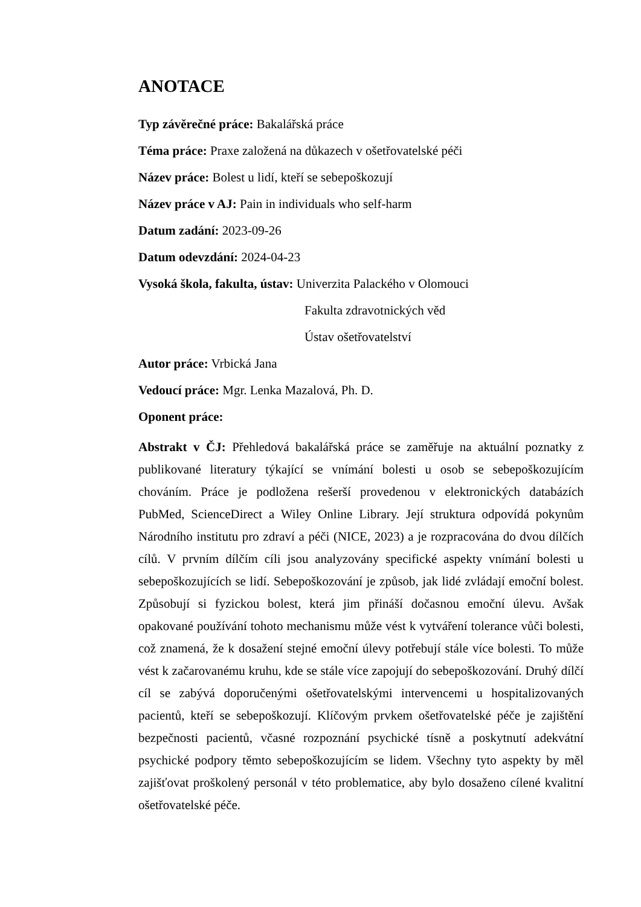ANOTACE
Typ závěrečné práce: Bakalářská práce
Téma práce: Praxe založená na důkazech v ošetřovatelské péči
Název práce: Bolest u lidí, kteří se sebepoškozují
Název práce v AJ: Pain in individuals who self-harm
Datum zadání: 2023-09-26
Datum odevzdání: 2024-04-23
Vysoká škola, fakulta, ústav: Univerzita Palackého v Olomouci
Fakulta zdravotnických věd
Ústav ošetřovatelství
Autor práce: Vrbická Jana
Vedoucí práce: Mgr. Lenka Mazalová, Ph. D.
Oponent práce:
Abstrakt v ČJ: Přehledová bakalářská práce se zaměřuje na aktuální poznatky z publikované literatury týkající se vnímání bolesti u osob se sebepoškozujícím chováním. Práce je podložena rešerší provedenou v elektronických databázích PubMed, ScienceDirect a Wiley Online Library. Její struktura odpovídá pokynům Národního institutu pro zdraví a péči (NICE, 2023) a je rozpracována do dvou dílčích cílů. V prvním dílčím cíli jsou analyzovány specifické aspekty vnímání bolesti u sebepoškozujících se lidí. Sebepoškozování je způsob, jak lidé zvládají emoční bolest. Způsobují si fyzickou bolest, která jim přináší dočasnou emoční úlevu. Avšak opakované používání tohoto mechanismu může vést k vytváření tolerance vůči bolesti, což znamená, že k dosažení stejné emoční úlevy potřebují stále více bolesti. To může vést k začarovanému kruhu, kde se stále více zapojují do sebepoškozování. Druhý dílčí cíl se zabývá doporučenými ošetřovatelskými intervencemi u hospitalizovaných pacientů, kteří se sebepoškozují. Klíčovým prvkem ošetřovatelské péče je zajištění bezpečnosti pacientů, včasné rozpoznání psychické tísně a poskytnutí adekvátní psychické podpory těmto sebepoškozujícím se lidem. Všechny tyto aspekty by měl zajišťovat proškolený personál v této problematice, aby bylo dosaženo cílené kvalitní ošetřovatelské péče.